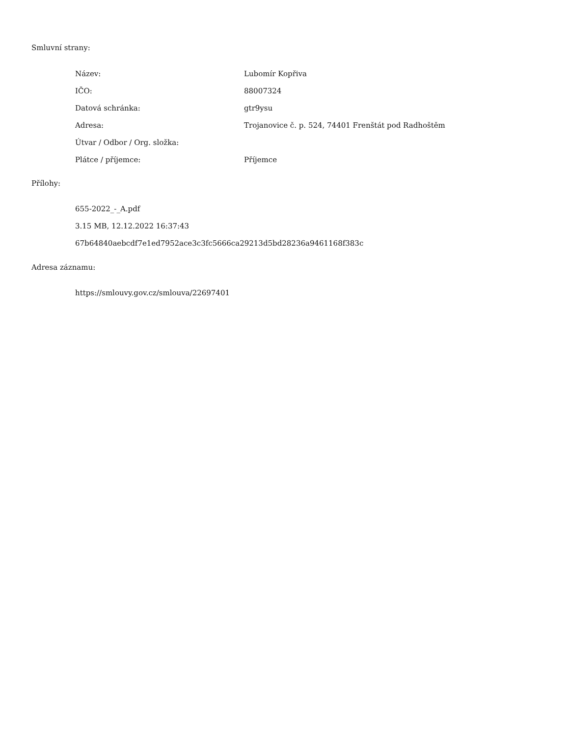Smluvní strany:
| Název: | Lubomír Kopřiva |
| IČO: | 88007324 |
| Datová schránka: | gtr9ysu |
| Adresa: | Trojanovice č. p. 524, 74401 Frenštát pod Radhoštěm |
| Útvar / Odbor / Org. složka: | |
| Plátce / příjemce: | Příjemce |
Přílohy:
655-2022_-_A.pdf
3.15 MB, 12.12.2022 16:37:43
67b64840aebcdf7e1ed7952ace3c3fc5666ca29213d5bd28236a9461168f383c
Adresa záznamu:
https://smlouvy.gov.cz/smlouva/22697401